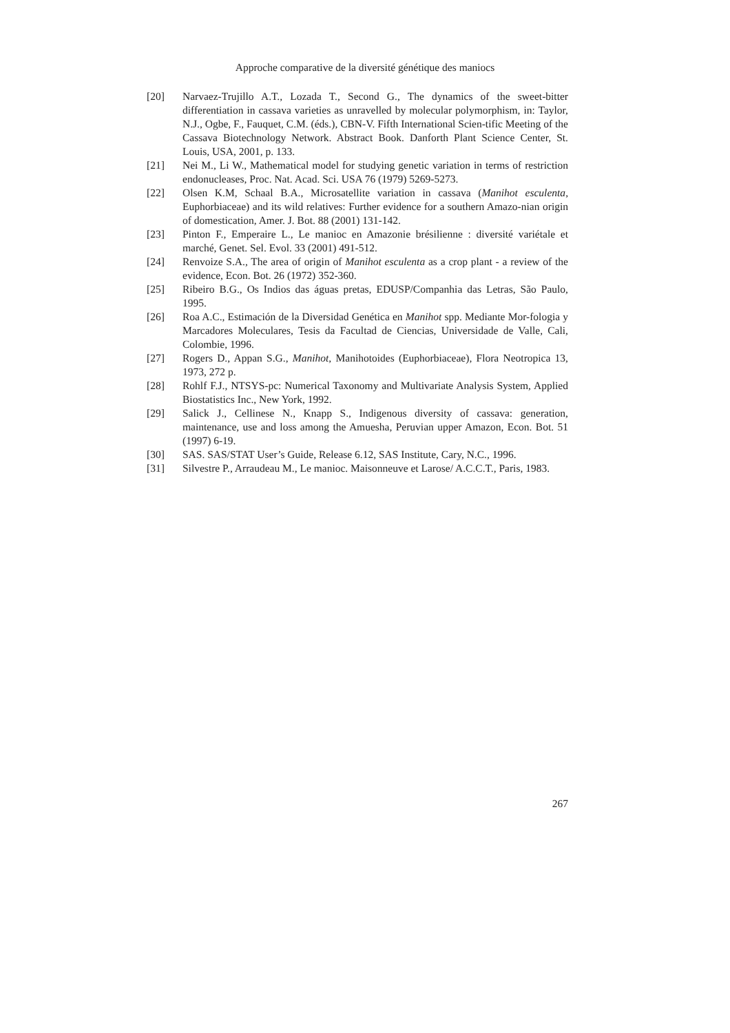Approche comparative de la diversité génétique des maniocs
[20] Narvaez-Trujillo A.T., Lozada T., Second G., The dynamics of the sweet-bitter differentiation in cassava varieties as unravelled by molecular polymorphism, in: Taylor, N.J., Ogbe, F., Fauquet, C.M. (éds.), CBN-V. Fifth International Scien-tific Meeting of the Cassava Biotechnology Network. Abstract Book. Danforth Plant Science Center, St. Louis, USA, 2001, p. 133.
[21] Nei M., Li W., Mathematical model for studying genetic variation in terms of restriction endonucleases, Proc. Nat. Acad. Sci. USA 76 (1979) 5269-5273.
[22] Olsen K.M, Schaal B.A., Microsatellite variation in cassava (Manihot esculenta, Euphorbiaceae) and its wild relatives: Further evidence for a southern Amazo-nian origin of domestication, Amer. J. Bot. 88 (2001) 131-142.
[23] Pinton F., Emperaire L., Le manioc en Amazonie brésilienne : diversité variétale et marché, Genet. Sel. Evol. 33 (2001) 491-512.
[24] Renvoize S.A., The area of origin of Manihot esculenta as a crop plant - a review of the evidence, Econ. Bot. 26 (1972) 352-360.
[25] Ribeiro B.G., Os Indios das águas pretas, EDUSP/Companhia das Letras, São Paulo, 1995.
[26] Roa A.C., Estimación de la Diversidad Genética en Manihot spp. Mediante Mor-fologia y Marcadores Moleculares, Tesis da Facultad de Ciencias, Universidade de Valle, Cali, Colombie, 1996.
[27] Rogers D., Appan S.G., Manihot, Manihotoides (Euphorbiaceae), Flora Neotropica 13, 1973, 272 p.
[28] Rohlf F.J., NTSYS-pc: Numerical Taxonomy and Multivariate Analysis System, Applied Biostatistics Inc., New York, 1992.
[29] Salick J., Cellinese N., Knapp S., Indigenous diversity of cassava: generation, maintenance, use and loss among the Amuesha, Peruvian upper Amazon, Econ. Bot. 51 (1997) 6-19.
[30] SAS. SAS/STAT User’s Guide, Release 6.12, SAS Institute, Cary, N.C., 1996.
[31] Silvestre P., Arraudeau M., Le manioc. Maisonneuve et Larose/ A.C.C.T., Paris, 1983.
267